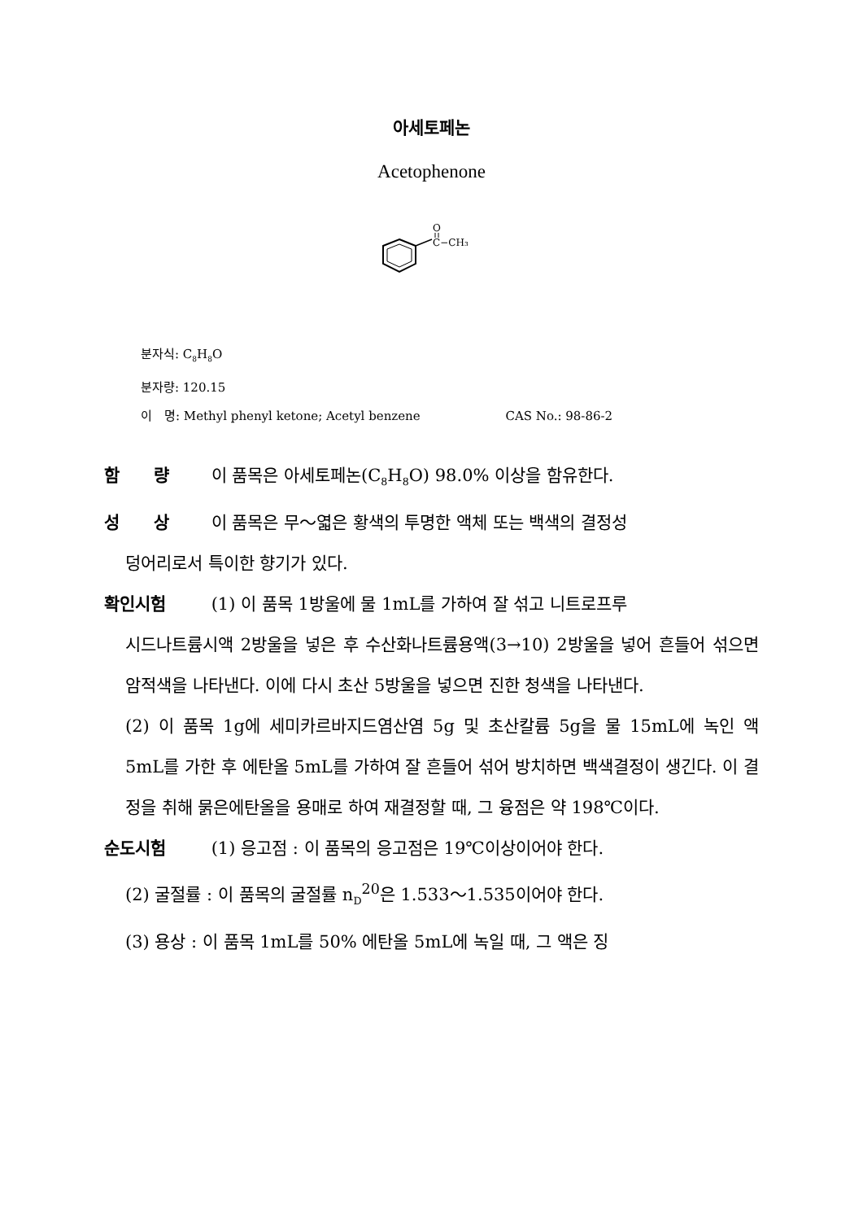아세토페논
Acetophenone
O
C−CH₃
분자식: C<sub>8</sub>H<sub>8</sub>O
분자량: 120.15
이　명: Methyl phenyl ketone; Acetyl benzene CAS No.: 98-86-2
함　　량 이 품목은 아세토페논(C<sub>8</sub>H<sub>8</sub>O) 98.0% 이상을 함유한다.
성　　상 이 품목은 무～엷은 황색의 투명한 액체 또는 백색의 결정성
덩어리로서 특이한 향기가 있다.
확인시험 (1) 이 품목 1방울에 물 1mL를 가하여 잘 섞고 니트로프루
시드나트륨시액 2방울을 넣은 후 수산화나트륨용액(3→10) 2방울을 넣어 흔들어 섞으면 암적색을 나타낸다. 이에 다시 초산 5방울을 넣으면 진한 청색을 나타낸다.
(2) 이 품목 1g에 세미카르바지드염산염 5g 및 초산칼륨 5g을 물 15mL에 녹인 액 5mL를 가한 후 에탄올 5mL를 가하여 잘 흔들어 섞어 방치하면 백색결정이 생긴다. 이 결정을 취해 묽은에탄올을 용매로 하여 재결정할 때, 그 융점은 약 198℃이다.
순도시험 (1) 응고점 : 이 품목의 응고점은 19℃이상이어야 한다.
(2) 굴절률 : 이 품목의 굴절률 n<sub>D</sub><sup>20</sup>은 1.533～1.535이어야 한다.
(3) 용상 : 이 품목 1mL를 50% 에탄올 5mL에 녹일 때, 그 액은 징